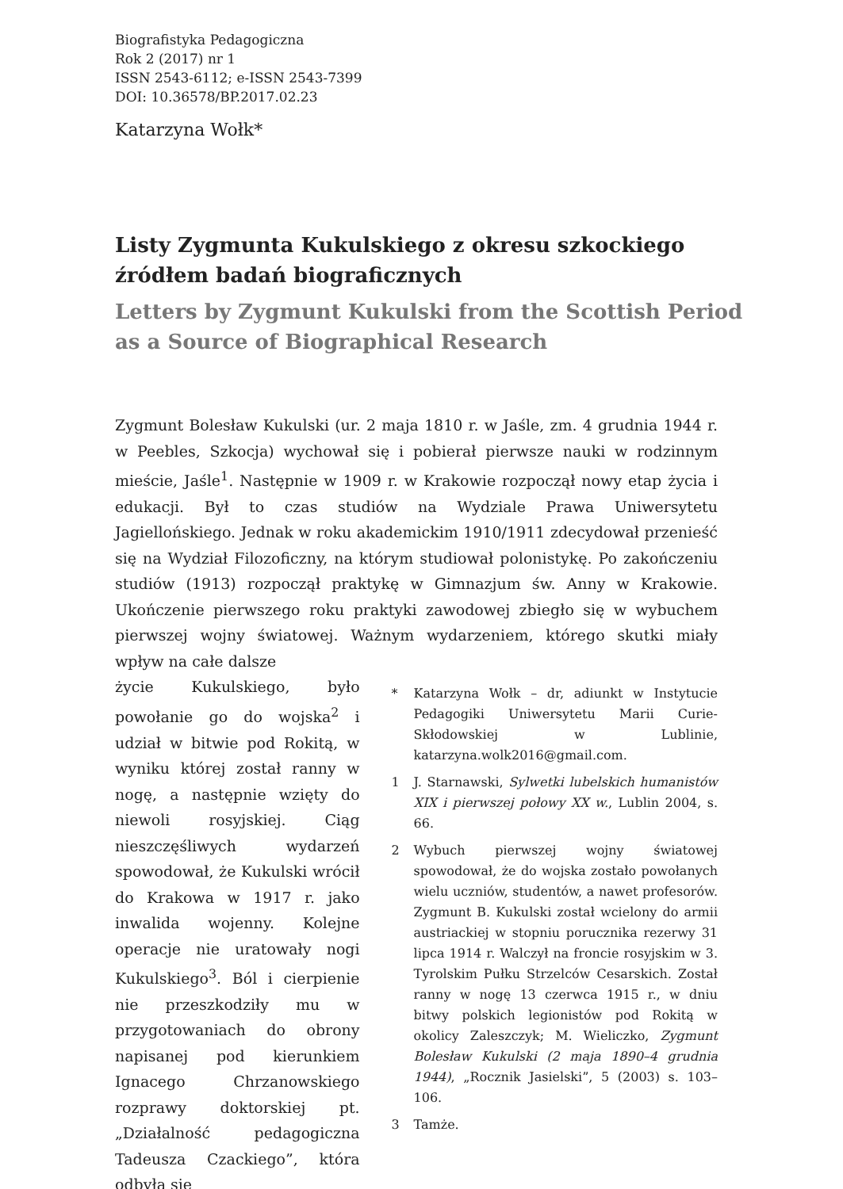Biografistyka Pedagogiczna
Rok 2 (2017) nr 1
ISSN 2543-6112; e-ISSN 2543-7399
DOI: 10.36578/BP.2017.02.23
Katarzyna Wołk*
Listy Zygmunta Kukulskiego z okresu szkockiego źródłem badań biograficznych
Letters by Zygmunt Kukulski from the Scottish Period as a Source of Biographical Research
Zygmunt Bolesław Kukulski (ur. 2 maja 1810 r. w Jaśle, zm. 4 grudnia 1944 r. w Peebles, Szkocja) wychował się i pobierał pierwsze nauki w rodzinnym mieście, Jaśle<sup>1</sup>. Następnie w 1909 r. w Krakowie rozpoczął nowy etap życia i edukacji. Był to czas studiów na Wydziale Prawa Uniwersytetu Jagiellońskiego. Jednak w roku akademickim 1910/1911 zdecydował przenieść się na Wydział Filozoficzny, na którym studiował polonistykę. Po zakończeniu studiów (1913) rozpoczął praktykę w Gimnazjum św. Anny w Krakowie. Ukończenie pierwszego roku praktyki zawodowej zbiegło się w wybuchem pierwszej wojny światowej. Ważnym wydarzeniem, którego skutki miały wpływ na całe dalsze
życie Kukulskiego, było powołanie go do wojska<sup>2</sup> i udział w bitwie pod Rokitą, w wyniku której został ranny w nogę, a następnie wzięty do niewoli rosyjskiej. Ciąg nieszczęśliwych wydarzeń spowodował, że Kukulski wrócił do Krakowa w 1917 r. jako inwalida wojenny. Kolejne operacje nie uratowały nogi Kukulskiego<sup>3</sup>. Ból i cierpienie nie przeszkodziły mu w przygotowaniach do obrony napisanej pod kierunkiem Ignacego Chrzanowskiego rozprawy doktorskiej pt. „Działalność pedagogiczna Tadeusza Czackiego”, która odbyła się
* Katarzyna Wołk – dr, adiunkt w Instytucie Pedagogiki Uniwersytetu Marii Curie-Skłodowskiej w Lublinie, katarzyna.wolk2016@gmail.com.
1 J. Starnawski, Sylwetki lubelskich humanistów XIX i pierwszej połowy XX w., Lublin 2004, s. 66.
2 Wybuch pierwszej wojny światowej spowodował, że do wojska zostało powołanych wielu uczniów, studentów, a nawet profesorów. Zygmunt B. Kukulski został wcielony do armii austriackiej w stopniu porucznika rezerwy 31 lipca 1914 r. Walczył na froncie rosyjskim w 3. Tyrolskim Pułku Strzelców Cesarskich. Został ranny w nogę 13 czerwca 1915 r., w dniu bitwy polskich legionistów pod Rokitą w okolicy Zaleszczyk; M. Wieliczko, Zygmunt Bolesław Kukulski (2 maja 1890–4 grudnia 1944), „Rocznik Jasielski”, 5 (2003) s. 103–106.
3 Tamże.